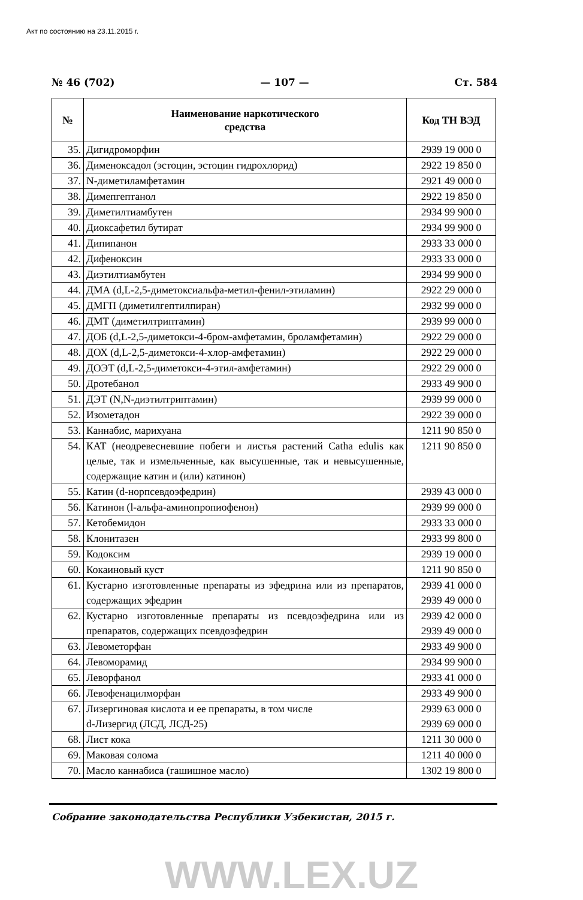Акт по состоянию на 23.11.2015 г.
№ 46 (702) — 107 — Ст. 584
| № | Наименование наркотического средства | Код ТН ВЭД |
| --- | --- | --- |
| 35. | Дигидроморфин | 2939 19 000 0 |
| 36. | Дименоксадол (эстоцин, эстоцин гидрохлорид) | 2922 19 850 0 |
| 37. | N-диметиламфетамин | 2921 49 000 0 |
| 38. | Димепгептанол | 2922 19 850 0 |
| 39. | Диметилтиамбутен | 2934 99 900 0 |
| 40. | Диоксафетил бутират | 2934 99 900 0 |
| 41. | Дипипанон | 2933 33 000 0 |
| 42. | Дифеноксин | 2933 33 000 0 |
| 43. | Диэтилтиамбутен | 2934 99 900 0 |
| 44. | ДМА (d,L-2,5-диметоксиальфа-метил-фенил-этиламин) | 2922 29 000 0 |
| 45. | ДМГП (диметилгептилпиран) | 2932 99 000 0 |
| 46. | ДМТ (диметилтриптамин) | 2939 99 000 0 |
| 47. | ДОБ (d,L-2,5-диметокси-4-бром-амфетамин, броламфетамин) | 2922 29 000 0 |
| 48. | ДОХ (d,L-2,5-диметокси-4-хлор-амфетамин) | 2922 29 000 0 |
| 49. | ДОЭТ (d,L-2,5-диметокси-4-этил-амфетамин) | 2922 29 000 0 |
| 50. | Дротебанол | 2933 49 900 0 |
| 51. | ДЭТ (N,N-диэтилтриптамин) | 2939 99 000 0 |
| 52. | Изометадон | 2922 39 000 0 |
| 53. | Каннабис, марихуана | 1211 90 850 0 |
| 54. | КАТ (неодревесневшие побеги и листья растений Catha edulis как целые, так и измельченные, как высушенные, так и невысушенные, содержащие катин и (или) катинон) | 1211 90 850 0 |
| 55. | Катин (d-норпсевдоэфедрин) | 2939 43 000 0 |
| 56. | Катинон (l-альфа-аминопропиофенон) | 2939 99 000 0 |
| 57. | Кетобемидон | 2933 33 000 0 |
| 58. | Клонитазен | 2933 99 800 0 |
| 59. | Кодоксим | 2939 19 000 0 |
| 60. | Кокаиновый куст | 1211 90 850 0 |
| 61. | Кустарно изготовленные препараты из эфедрина или из препаратов, содержащих эфедрин | 2939 41 000 0 2939 49 000 0 |
| 62. | Кустарно изготовленные препараты из псевдоэфедрина или из препаратов, содержащих псевдоэфедрин | 2939 42 000 0 2939 49 000 0 |
| 63. | Левометорфан | 2933 49 900 0 |
| 64. | Левоморамид | 2934 99 900 0 |
| 65. | Леворфанол | 2933 41 000 0 |
| 66. | Левофенацилморфан | 2933 49 900 0 |
| 67. | Лизергиновая кислота и ее препараты, в том числе d-Лизергид (ЛСД, ЛСД-25) | 2939 63 000 0 2939 69 000 0 |
| 68. | Лист кока | 1211 30 000 0 |
| 69. | Маковая солома | 1211 40 000 0 |
| 70. | Масло каннабиса (гашишное масло) | 1302 19 800 0 |
Собрание законодательства Республики Узбекистан, 2015 г.
WWW.LEX.UZ